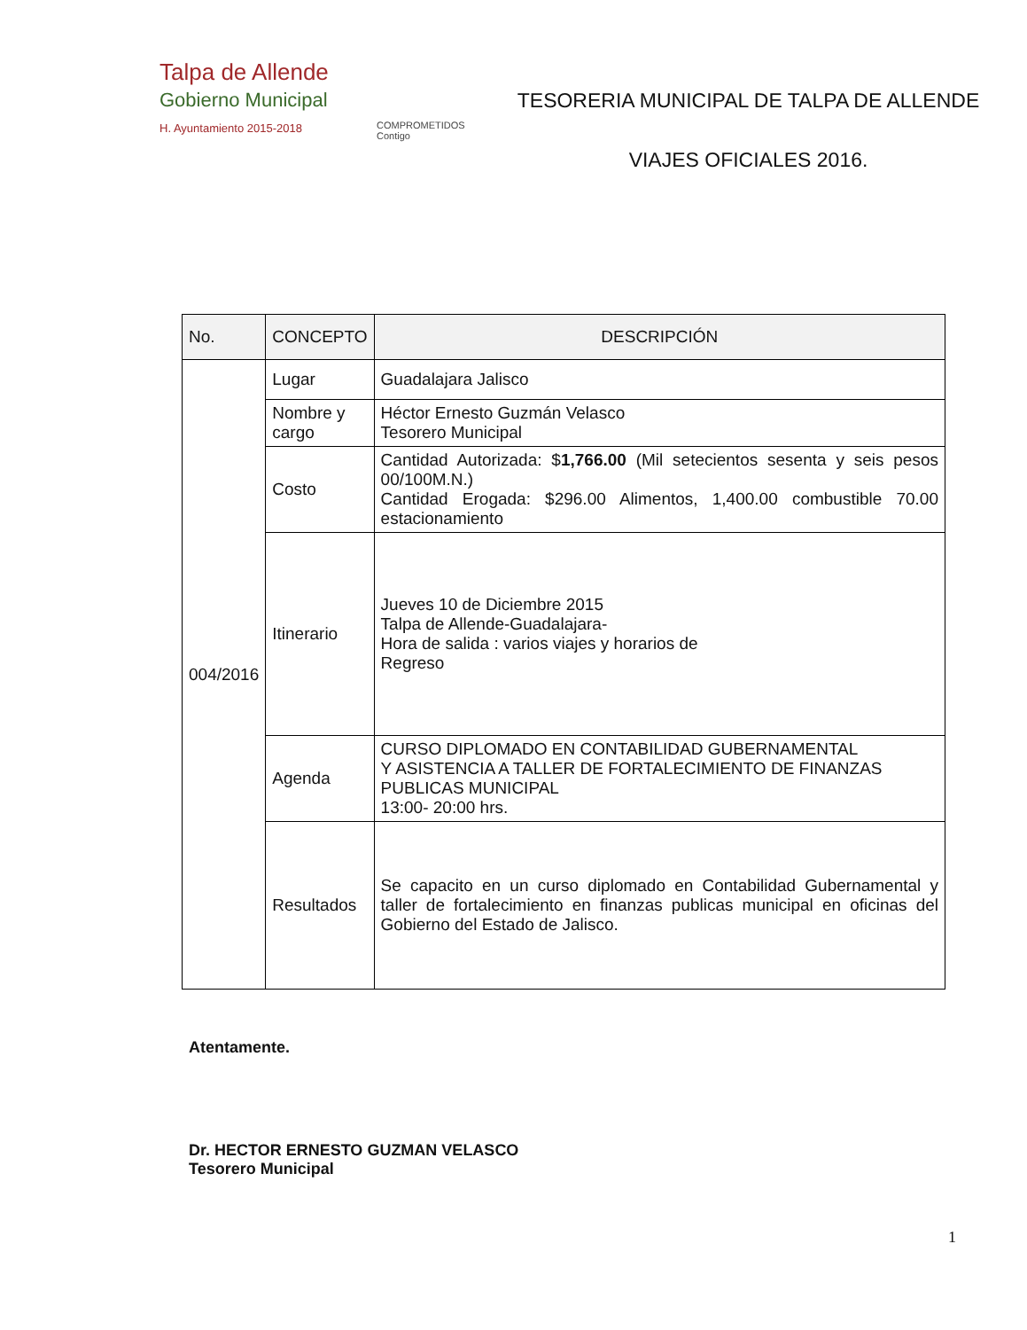Talpa de Allende
Gobierno Municipal
H. Ayuntamiento 2015-2018
COMPROMETIDOS Contigo
TESORERIA MUNICIPAL DE TALPA DE ALLENDE
VIAJES OFICIALES 2016.
| No. | CONCEPTO | DESCRIPCIÓN |
| --- | --- | --- |
| 004/2016 | Lugar | Guadalajara Jalisco |
| | Nombre y cargo | Héctor Ernesto Guzmán Velasco Tesorero Municipal |
| | Costo | Cantidad Autorizada: $ 1,766.00 (Mil setecientos sesenta y seis pesos 00/100M.N.) Cantidad Erogada: $296.00 Alimentos, 1,400.00 combustible 70.00 estacionamiento |
| | Itinerario | Jueves 10 de Diciembre 2015 Talpa de Allende-Guadalajara- Hora de salida : varios viajes y horarios de Regreso |
| | Agenda | CURSO DIPLOMADO EN CONTABILIDAD GUBERNAMENTAL Y ASISTENCIA A TALLER DE FORTALECIMIENTO DE FINANZAS PUBLICAS MUNICIPAL 13:00- 20:00 hrs. |
| | Resultados | Se capacito en un curso diplomado en Contabilidad Gubernamental y taller de fortalecimiento en finanzas publicas municipal en oficinas del Gobierno del Estado de Jalisco. |
Atentamente.
Dr. HECTOR ERNESTO GUZMAN VELASCO
Tesorero Municipal
1